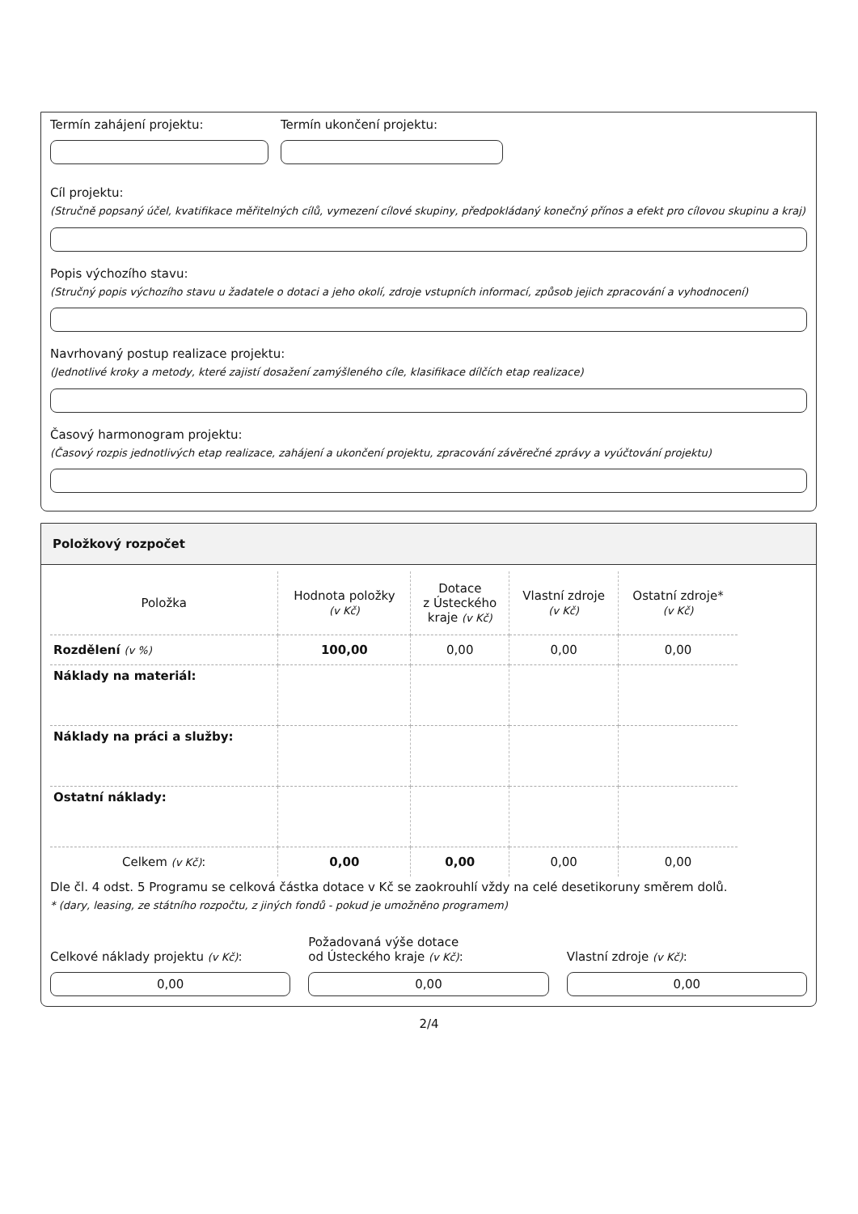Termín zahájení projektu: Termín ukončení projektu:
Cíl projektu:
(Stručně popsaný účel, kvatifikace měřitelných cílů, vymezení cílové skupiny, předpokládaný konečný přínos a efekt pro cílovou skupinu a kraj)
Popis výchozího stavu:
(Stručný popis výchozího stavu u žadatele o dotaci a jeho okolí, zdroje vstupních informací, způsob jejich zpracování a vyhodnocení)
Navrhovaný postup realizace projektu:
(Jednotlivé kroky a metody, které zajistí dosažení zamýšleného cíle, klasifikace dílčích etap realizace)
Časový harmonogram projektu:
(Časový rozpis jednotlivých etap realizace, zahájení a ukončení projektu, zpracování závěrečné zprávy a vyúčtování projektu)
Položkový rozpočet
| Položka | Hodnota položky (v Kč) | Dotace z Ústeckého kraje (v Kč) | Vlastní zdroje (v Kč) | Ostatní zdroje* (v Kč) |
| Rozdělení (v %) | 100,00 | 0,00 | 0,00 | 0,00 |
| Náklady na materiál: | | | | |
| Náklady na práci a služby: | | | | |
| Ostatní náklady: | | | | |
| Celkem (v Kč) : | 0,00 | 0,00 | 0,00 | 0,00 |
Dle čl. 4 odst. 5 Programu se celková částka dotace v Kč se zaokrouhlí vždy na celé desetikoruny směrem dolů.
* (dary, leasing, ze státního rozpočtu, z jiných fondů - pokud je umožněno programem)
Celkové náklady projektu (v Kč):
0,00
Požadovaná výše dotace
od Ústeckého kraje (v Kč):
0,00
Vlastní zdroje (v Kč):
0,00
2/4